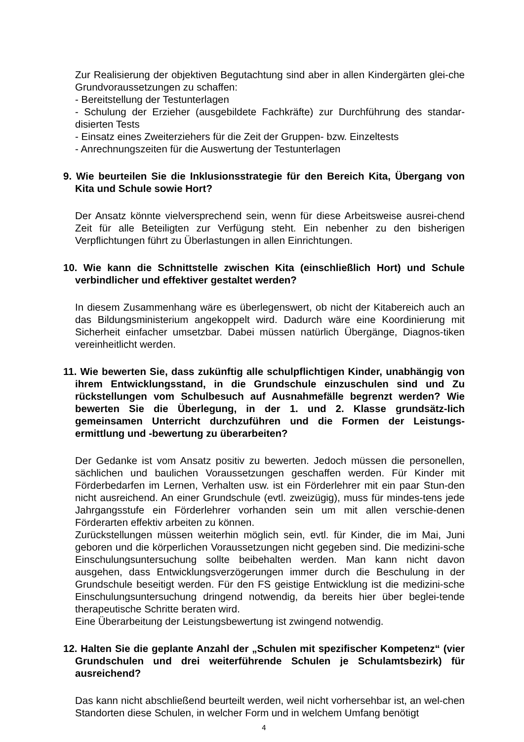Zur Realisierung der objektiven Begutachtung sind aber in allen Kindergärten glei-che Grundvoraussetzungen zu schaffen:
- Bereitstellung der Testunterlagen
- Schulung der Erzieher (ausgebildete Fachkräfte) zur Durchführung des standar-disierten Tests
- Einsatz eines Zweiterziehers für die Zeit der Gruppen- bzw. Einzeltests
- Anrechnungszeiten für die Auswertung der Testunterlagen
9. Wie beurteilen Sie die Inklusionsstrategie für den Bereich Kita, Übergang von Kita und Schule sowie Hort?
Der Ansatz könnte vielversprechend sein, wenn für diese Arbeitsweise ausrei-chend Zeit für alle Beteiligten zur Verfügung steht. Ein nebenher zu den bisherigen Verpflichtungen führt zu Überlastungen in allen Einrichtungen.
10. Wie kann die Schnittstelle zwischen Kita (einschließlich Hort) und Schule verbindlicher und effektiver gestaltet werden?
In diesem Zusammenhang wäre es überlegenswert, ob nicht der Kitabereich auch an das Bildungsministerium angekoppelt wird. Dadurch wäre eine Koordinierung mit Sicherheit einfacher umsetzbar. Dabei müssen natürlich Übergänge, Diagnos-tiken vereinheitlicht werden.
11. Wie bewerten Sie, dass zukünftig alle schulpflichtigen Kinder, unabhängig von ihrem Entwicklungsstand, in die Grundschule einzuschulen sind und Zu rückstellungen vom Schulbesuch auf Ausnahmefälle begrenzt werden? Wie bewerten Sie die Überlegung, in der 1. und 2. Klasse grundsätz-lich gemeinsamen Unterricht durchzuführen und die Formen der Leistungs-ermittlung und -bewertung zu überarbeiten?
Der Gedanke ist vom Ansatz positiv zu bewerten. Jedoch müssen die personellen, sächlichen und baulichen Voraussetzungen geschaffen werden. Für Kinder mit Förderbedarfen im Lernen, Verhalten usw. ist ein Förderlehrer mit ein paar Stun-den nicht ausreichend. An einer Grundschule (evtl. zweizügig), muss für mindes-tens jede Jahrgangsstufe ein Förderlehrer vorhanden sein um mit allen verschie-denen Förderarten effektiv arbeiten zu können.
Zurückstellungen müssen weiterhin möglich sein, evtl. für Kinder, die im Mai, Juni geboren und die körperlichen Voraussetzungen nicht gegeben sind. Die medizini-sche Einschulungsuntersuchung sollte beibehalten werden. Man kann nicht davon ausgehen, dass Entwicklungsverzögerungen immer durch die Beschulung in der Grundschule beseitigt werden. Für den FS geistige Entwicklung ist die medizini-sche Einschulungsuntersuchung dringend notwendig, da bereits hier über beglei-tende therapeutische Schritte beraten wird.
Eine Überarbeitung der Leistungsbewertung ist zwingend notwendig.
12. Halten Sie die geplante Anzahl der „Schulen mit spezifischer Kompetenz“ (vier Grundschulen und drei weiterführende Schulen je Schulamtsbezirk) für ausreichend?
Das kann nicht abschließend beurteilt werden, weil nicht vorhersehbar ist, an wel-chen Standorten diese Schulen, in welcher Form und in welchem Umfang benötigt
4